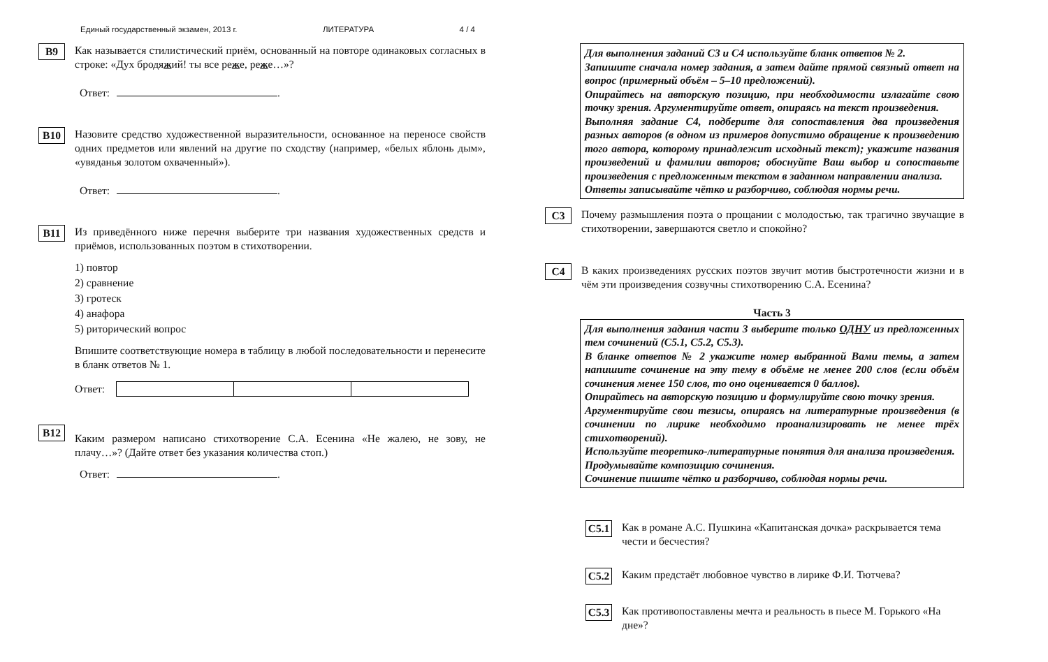Единый государственный экзамен, 2013 г. ЛИТЕРАТУРА 4 / 4
B9
Как называется стилистический приём, основанный на повторе одинаковых согласных в строке: «Дух бродяжий! ты все реже, реже…»?
Ответ: .
B10
Назовите средство художественной выразительности, основанное на переносе свойств одних предметов или явлений на другие по сходству (например, «белых яблонь дым», «увяданья золотом охваченный»).
Ответ: .
B11
Из приведённого ниже перечня выберите три названия художественных средств и приёмов, использованных поэтом в стихотворении.
1) повтор
2) сравнение
3) гротеск
4) анафора
5) риторический вопрос
Впишите соответствующие номера в таблицу в любой последовательности и перенесите в бланк ответов № 1.
Ответ:
B12
Каким размером написано стихотворение С.А. Есенина «Не жалею, не зову, не плачу…»? (Дайте ответ без указания количества стоп.)
Ответ: .
Для выполнения заданий С3 и С4 используйте бланк ответов № 2.
Запишите сначала номер задания, а затем дайте прямой связный ответ на вопрос (примерный объём – 5–10 предложений).
Опирайтесь на авторскую позицию, при необходимости излагайте свою точку зрения. Аргументируйте ответ, опираясь на текст произведения.
Выполняя задание С4, подберите для сопоставления два произведения разных авторов (в одном из примеров допустимо обращение к произведению того автора, которому принадлежит исходный текст); укажите названия произведений и фамилии авторов; обоснуйте Ваш выбор и сопоставьте произведения с предложенным текстом в заданном направлении анализа.
Ответы записывайте чётко и разборчиво, соблюдая нормы речи.
C3
Почему размышления поэта о прощании с молодостью, так трагично звучащие в стихотворении, завершаются светло и спокойно?
C4
В каких произведениях русских поэтов звучит мотив быстротечности жизни и в чём эти произведения созвучны стихотворению С.А. Есенина?
Часть 3
Для выполнения задания части 3 выберите только ОДНУ из предложенных тем сочинений (С5.1, С5.2, С5.3).
В бланке ответов № 2 укажите номер выбранной Вами темы, а затем напишите сочинение на эту тему в объёме не менее 200 слов (если объём сочинения менее 150 слов, то оно оценивается 0 баллов).
Опирайтесь на авторскую позицию и формулируйте свою точку зрения.
Аргументируйте свои тезисы, опираясь на литературные произведения (в сочинении по лирике необходимо проанализировать не менее трёх стихотворений).
Используйте теоретико-литературные понятия для анализа произведения.
Продумывайте композицию сочинения.
Сочинение пишите чётко и разборчиво, соблюдая нормы речи.
C5.1
Как в романе А.С. Пушкина «Капитанская дочка» раскрывается тема чести и бесчестия?
C5.2
Каким предстаёт любовное чувство в лирике Ф.И. Тютчева?
C5.3
Как противопоставлены мечта и реальность в пьесе М. Горького «На дне»?